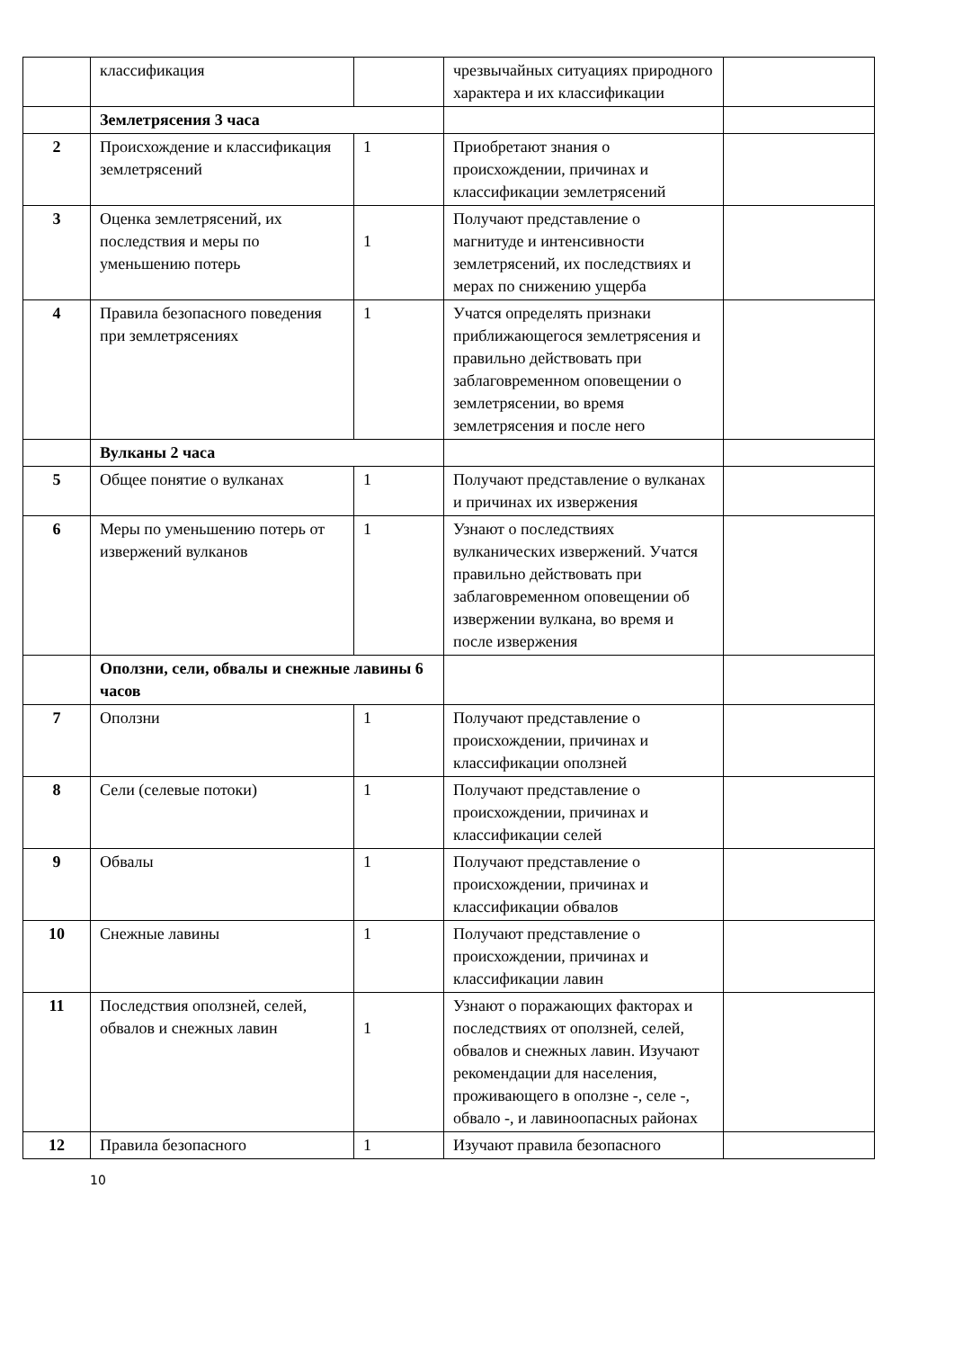| | классификация | | чрезвычайных ситуациях природного характера и их классификации | |
| | Землетрясения 3 часа | | | |
| 2 | Происхождение и классификация землетрясений | 1 | Приобретают знания о происхождении, причинах и классификации землетрясений | |
| 3 | Оценка землетрясений, их последствия и меры по уменьшению потерь | 1 | Получают представление о магнитуде и интенсивности землетрясений, их последствиях и мерах по снижению ущерба | |
| 4 | Правила безопасного поведения при землетрясениях | 1 | Учатся определять признаки приближающегося землетрясения и правильно действовать при заблаговременном оповещении о землетрясении, во время землетрясения и после него | |
| | Вулканы 2 часа | | | |
| 5 | Общее понятие о вулканах | 1 | Получают представление о вулканах и причинах их извержения | |
| 6 | Меры по уменьшению потерь от извержений вулканов | 1 | Узнают о последствиях вулканических извержений. Учатся правильно действовать при заблаговременном оповещении об извержении вулкана, во время и после извержения | |
| | Оползни, сели, обвалы и снежные лавины 6 часов | | | |
| 7 | Оползни | 1 | Получают представление о происхождении, причинах и классификации оползней | |
| 8 | Сели (селевые потоки) | 1 | Получают представление о происхождении, причинах и классификации селей | |
| 9 | Обвалы | 1 | Получают представление о происхождении, причинах и классификации обвалов | |
| 10 | Снежные лавины | 1 | Получают представление о происхождении, причинах и классификации лавин | |
| 11 | Последствия оползней, селей, обвалов и снежных лавин | 1 | Узнают о поражающих факторах и последствиях от оползней, селей, обвалов и снежных лавин. Изучают рекомендации для населения, проживающего в оползне -, селе -, обвало -, и лавиноопасных районах | |
| 12 | Правила безопасного | 1 | Изучают правила безопасного | |
10